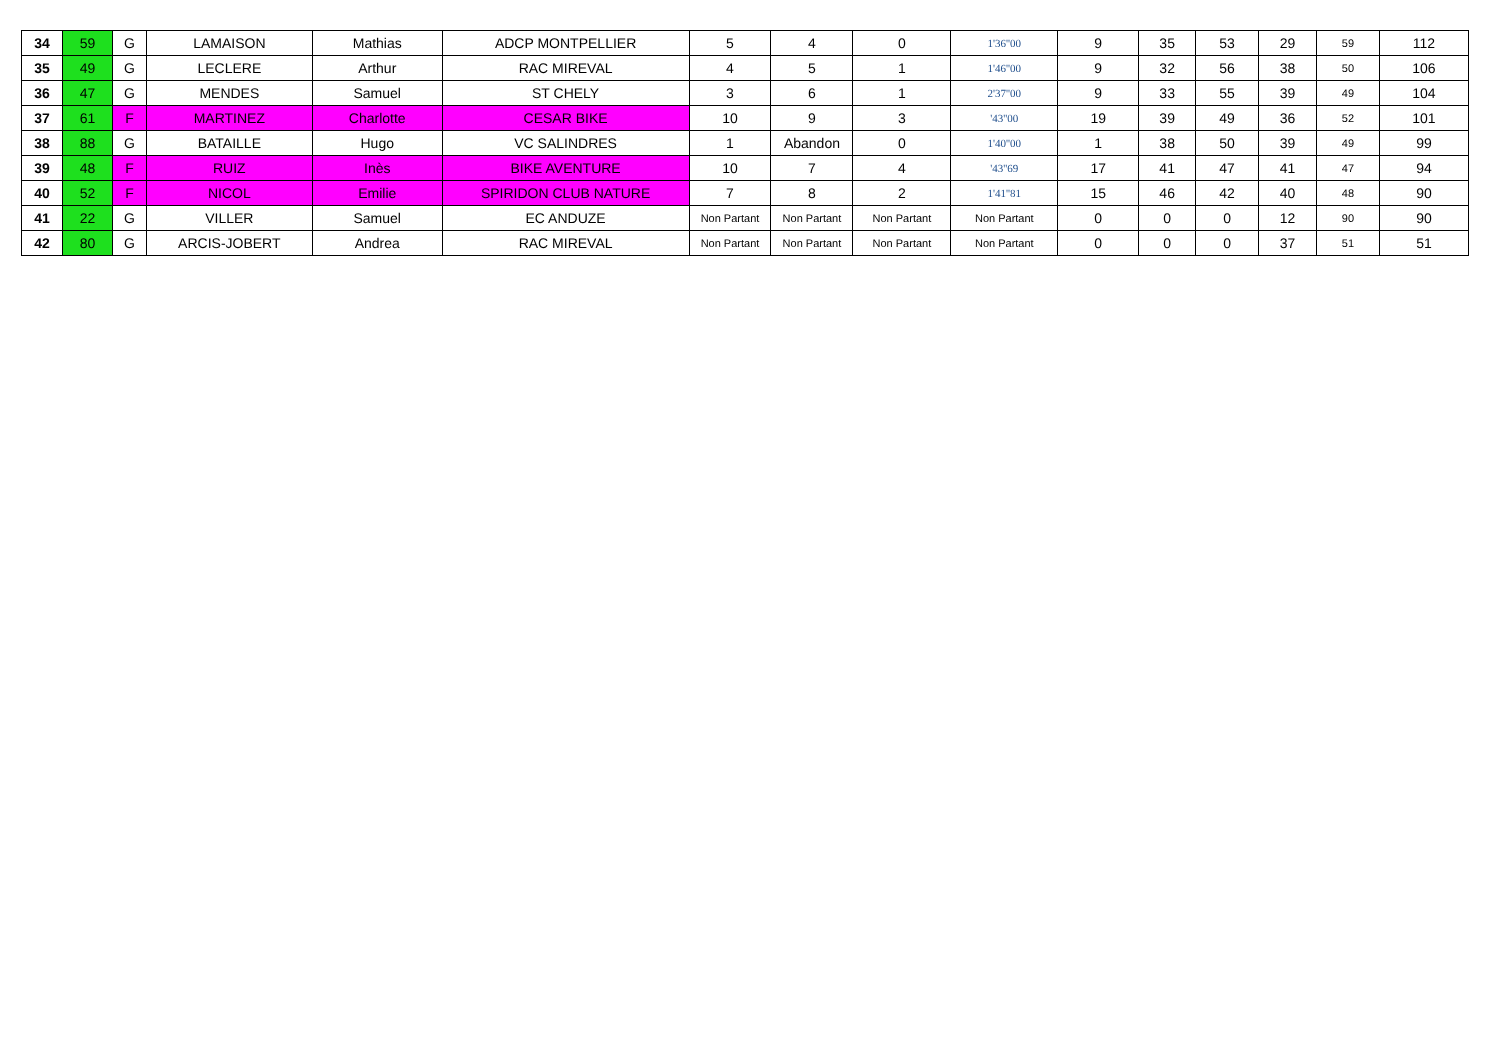| 34 | 59 | G | LAMAISON | Mathias | ADCP MONTPELLIER | 5 | 4 | 0 | 1'36''00 | 9 | 35 | 53 | 29 | 59 | 112 |
| 35 | 49 | G | LECLERE | Arthur | RAC MIREVAL | 4 | 5 | 1 | 1'46''00 | 9 | 32 | 56 | 38 | 50 | 106 |
| 36 | 47 | G | MENDES | Samuel | ST CHELY | 3 | 6 | 1 | 2'37''00 | 9 | 33 | 55 | 39 | 49 | 104 |
| 37 | 61 | F | MARTINEZ | Charlotte | CESAR BIKE | 10 | 9 | 3 | '43''00 | 19 | 39 | 49 | 36 | 52 | 101 |
| 38 | 88 | G | BATAILLE | Hugo | VC SALINDRES | 1 | Abandon | 0 | 1'40''00 | 1 | 38 | 50 | 39 | 49 | 99 |
| 39 | 48 | F | RUIZ | Inès | BIKE AVENTURE | 10 | 7 | 4 | '43''69 | 17 | 41 | 47 | 41 | 47 | 94 |
| 40 | 52 | F | NICOL | Emilie | SPIRIDON CLUB NATURE | 7 | 8 | 2 | 1'41''81 | 15 | 46 | 42 | 40 | 48 | 90 |
| 41 | 22 | G | VILLER | Samuel | EC ANDUZE | Non Partant | Non Partant | Non Partant | Non Partant | 0 | 0 | 0 | 12 | 90 | 90 |
| 42 | 80 | G | ARCIS-JOBERT | Andrea | RAC MIREVAL | Non Partant | Non Partant | Non Partant | Non Partant | 0 | 0 | 0 | 37 | 51 | 51 |